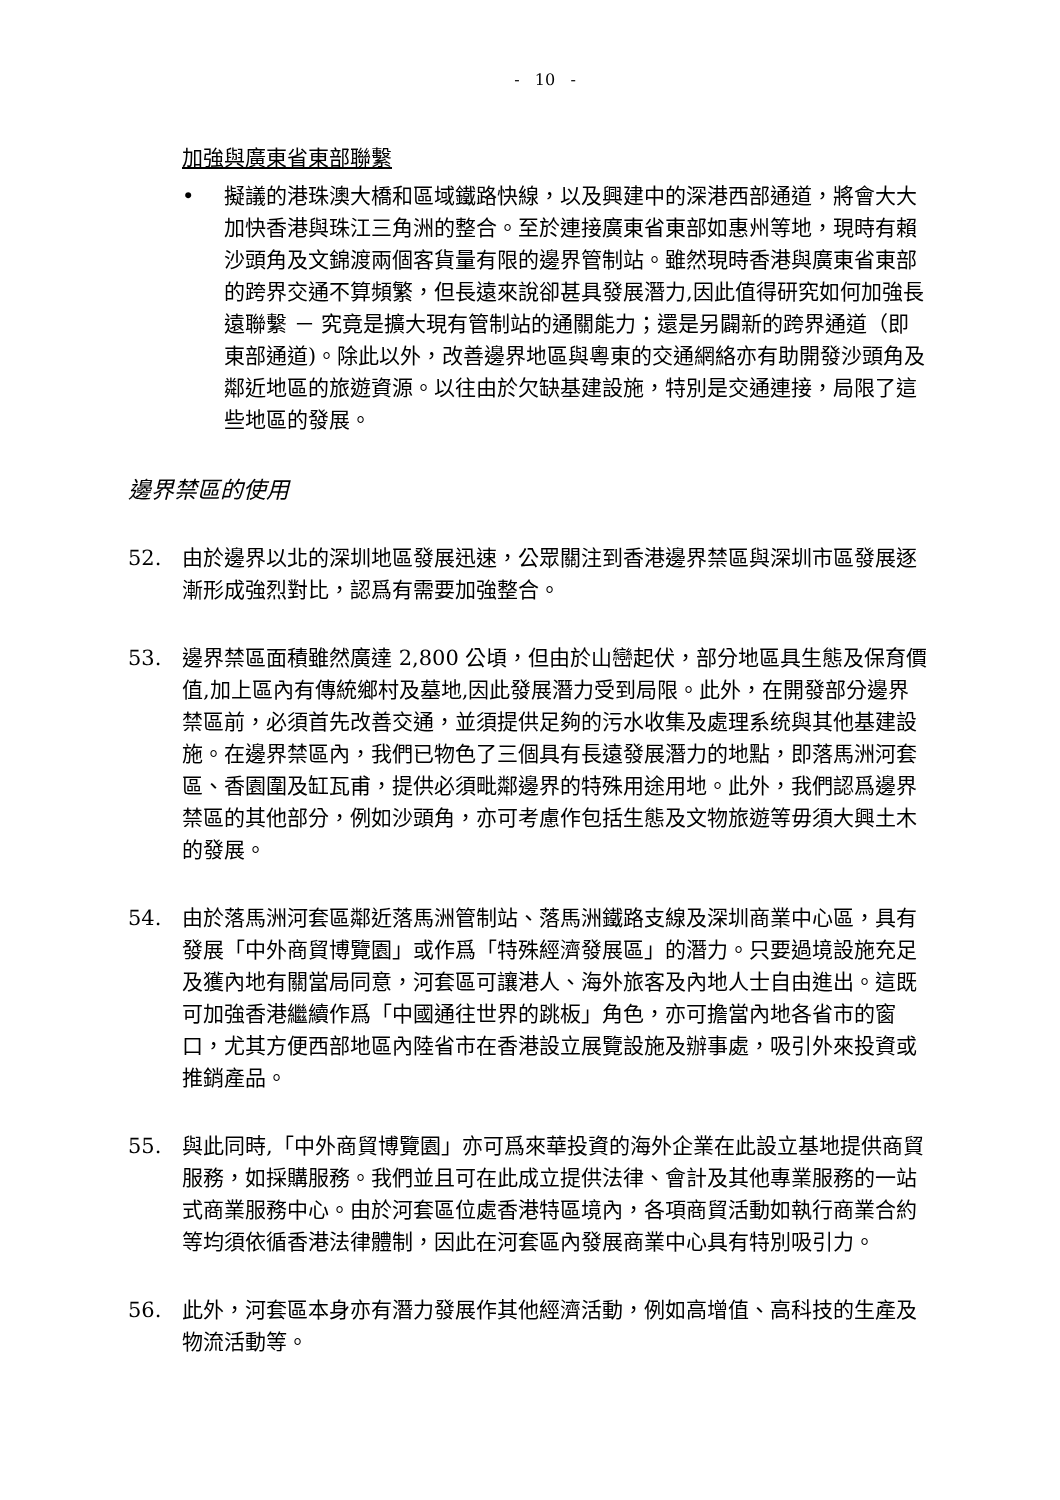- 10 -
加強與廣東省東部聯繫
• 擬議的港珠澳大橋和區域鐵路快線，以及興建中的深港西部通道，將會大大加快香港與珠江三角洲的整合。至於連接廣東省東部如惠州等地，現時有賴沙頭角及文錦渡兩個客貨量有限的邊界管制站。雖然現時香港與廣東省東部的跨界交通不算頻繁，但長遠來說卻甚具發展潛力,因此值得研究如何加強長遠聯繫 － 究竟是擴大現有管制站的通關能力；還是另闢新的跨界通道（即東部通道)。除此以外，改善邊界地區與粵東的交通網絡亦有助開發沙頭角及鄰近地區的旅遊資源。以往由於欠缺基建設施，特別是交通連接，局限了這些地區的發展。
邊界禁區的使用
52. 由於邊界以北的深圳地區發展迅速，公眾關注到香港邊界禁區與深圳市區發展逐漸形成強烈對比，認爲有需要加強整合。
53. 邊界禁區面積雖然廣達 2,800 公頃，但由於山巒起伏，部分地區具生態及保育價值,加上區內有傳統鄉村及墓地,因此發展潛力受到局限。此外，在開發部分邊界禁區前，必須首先改善交通，並須提供足夠的污水收集及處理系统與其他基建設施。在邊界禁區內，我們已物色了三個具有長遠發展潛力的地點，即落馬洲河套區、香園圍及缸瓦甫，提供必須毗鄰邊界的特殊用途用地。此外，我們認爲邊界禁區的其他部分，例如沙頭角，亦可考慮作包括生態及文物旅遊等毋須大興土木的發展。
54. 由於落馬洲河套區鄰近落馬洲管制站、落馬洲鐵路支線及深圳商業中心區，具有發展「中外商貿博覽園」或作爲「特殊經濟發展區」的潛力。只要過境設施充足及獲內地有關當局同意，河套區可讓港人、海外旅客及內地人士自由進出。這既可加強香港繼續作爲「中國通往世界的跳板」角色，亦可擔當內地各省市的窗口，尤其方便西部地區內陸省市在香港設立展覽設施及辦事處，吸引外來投資或推銷產品。
55. 與此同時,「中外商貿博覽園」亦可爲來華投資的海外企業在此設立基地提供商貿服務，如採購服務。我們並且可在此成立提供法律、會計及其他專業服務的一站式商業服務中心。由於河套區位處香港特區境內，各項商貿活動如執行商業合約等均須依循香港法律體制，因此在河套區內發展商業中心具有特別吸引力。
56. 此外，河套區本身亦有潛力發展作其他經濟活動，例如高增值、高科技的生產及物流活動等。